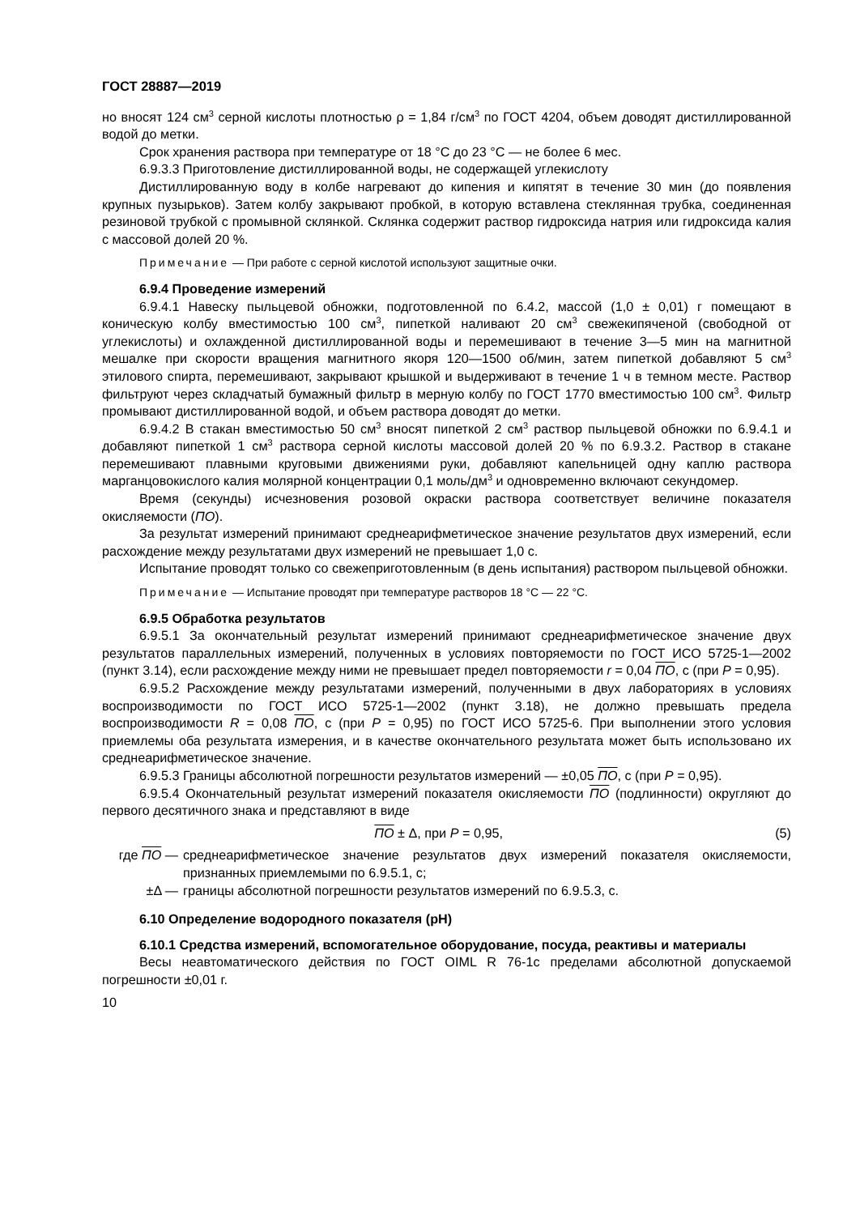ГОСТ 28887—2019
но вносят 124 см<sup>3</sup> серной кислоты плотностью ρ = 1,84 г/см<sup>3</sup> по ГОСТ 4204, объем доводят дистиллированной водой до метки.
Срок хранения раствора при температуре от 18 °С до 23 °С — не более 6 мес.
6.9.3.3 Приготовление дистиллированной воды, не содержащей углекислоту
Дистиллированную воду в колбе нагревают до кипения и кипятят в течение 30 мин (до появления крупных пузырьков). Затем колбу закрывают пробкой, в которую вставлена стеклянная трубка, соединенная резиновой трубкой с промывной склянкой. Склянка содержит раствор гидроксида натрия или гидроксида калия с массовой долей 20 %.
Примечание — При работе с серной кислотой используют защитные очки.
6.9.4 Проведение измерений
6.9.4.1 Навеску пыльцевой обножки, подготовленной по 6.4.2, массой (1,0 ± 0,01) г помещают в коническую колбу вместимостью 100 см<sup>3</sup>, пипеткой наливают 20 см<sup>3</sup> свежекипяченой (свободной от углекислоты) и охлажденной дистиллированной воды и перемешивают в течение 3—5 мин на магнитной мешалке при скорости вращения магнитного якоря 120—1500 об/мин, затем пипеткой добавляют 5 см<sup>3</sup> этилового спирта, перемешивают, закрывают крышкой и выдерживают в течение 1 ч в темном месте. Раствор фильтруют через складчатый бумажный фильтр в мерную колбу по ГОСТ 1770 вместимостью 100 см<sup>3</sup>. Фильтр промывают дистиллированной водой, и объем раствора доводят до метки.
6.9.4.2 В стакан вместимостью 50 см<sup>3</sup> вносят пипеткой 2 см<sup>3</sup> раствор пыльцевой обножки по 6.9.4.1 и добавляют пипеткой 1 см<sup>3</sup> раствора серной кислоты массовой долей 20 % по 6.9.3.2. Раствор в стакане перемешивают плавными круговыми движениями руки, добавляют капельницей одну каплю раствора марганцовокислого калия молярной концентрации 0,1 моль/дм<sup>3</sup> и одновременно включают секундомер.
Время (секунды) исчезновения розовой окраски раствора соответствует величине показателя окисляемости (ПО).
За результат измерений принимают среднеарифметическое значение результатов двух измерений, если расхождение между результатами двух измерений не превышает 1,0 с.
Испытание проводят только со свежеприготовленным (в день испытания) раствором пыльцевой обножки.
Примечание — Испытание проводят при температуре растворов 18 °С — 22 °С.
6.9.5 Обработка результатов
6.9.5.1 За окончательный результат измерений принимают среднеарифметическое значение двух результатов параллельных измерений, полученных в условиях повторяемости по ГОСТ ИСО 5725-1—2002 (пункт 3.14), если расхождение между ними не превышает предел повторяемости r = 0,04 ПО, с (при Р = 0,95).
6.9.5.2 Расхождение между результатами измерений, полученными в двух лабораториях в условиях воспроизводимости по ГОСТ ИСО 5725-1—2002 (пункт 3.18), не должно превышать предела воспроизводимости R = 0,08 ПО, с (при Р = 0,95) по ГОСТ ИСО 5725-6. При выполнении этого условия приемлемы оба результата измерения, и в качестве окончательного результата может быть использовано их среднеарифметическое значение.
6.9.5.3 Границы абсолютной погрешности результатов измерений — ±0,05 ПО, с (при Р = 0,95).
6.9.5.4 Окончательный результат измерений показателя окисляемости ПО (подлинности) округляют до первого десятичного знака и представляют в виде
ПО ± Δ, при Р = 0,95, (5)
где ПО — среднеарифметическое значение результатов двух измерений показателя окисляемости, признанных приемлемыми по 6.9.5.1, с;
±Δ — границы абсолютной погрешности результатов измерений по 6.9.5.3, с.
6.10 Определение водородного показателя (рН)
6.10.1 Средства измерений, вспомогательное оборудование, посуда, реактивы и материалы
Весы неавтоматического действия по ГОСТ OIML R 76-1с пределами абсолютной допускаемой погрешности ±0,01 г.
10